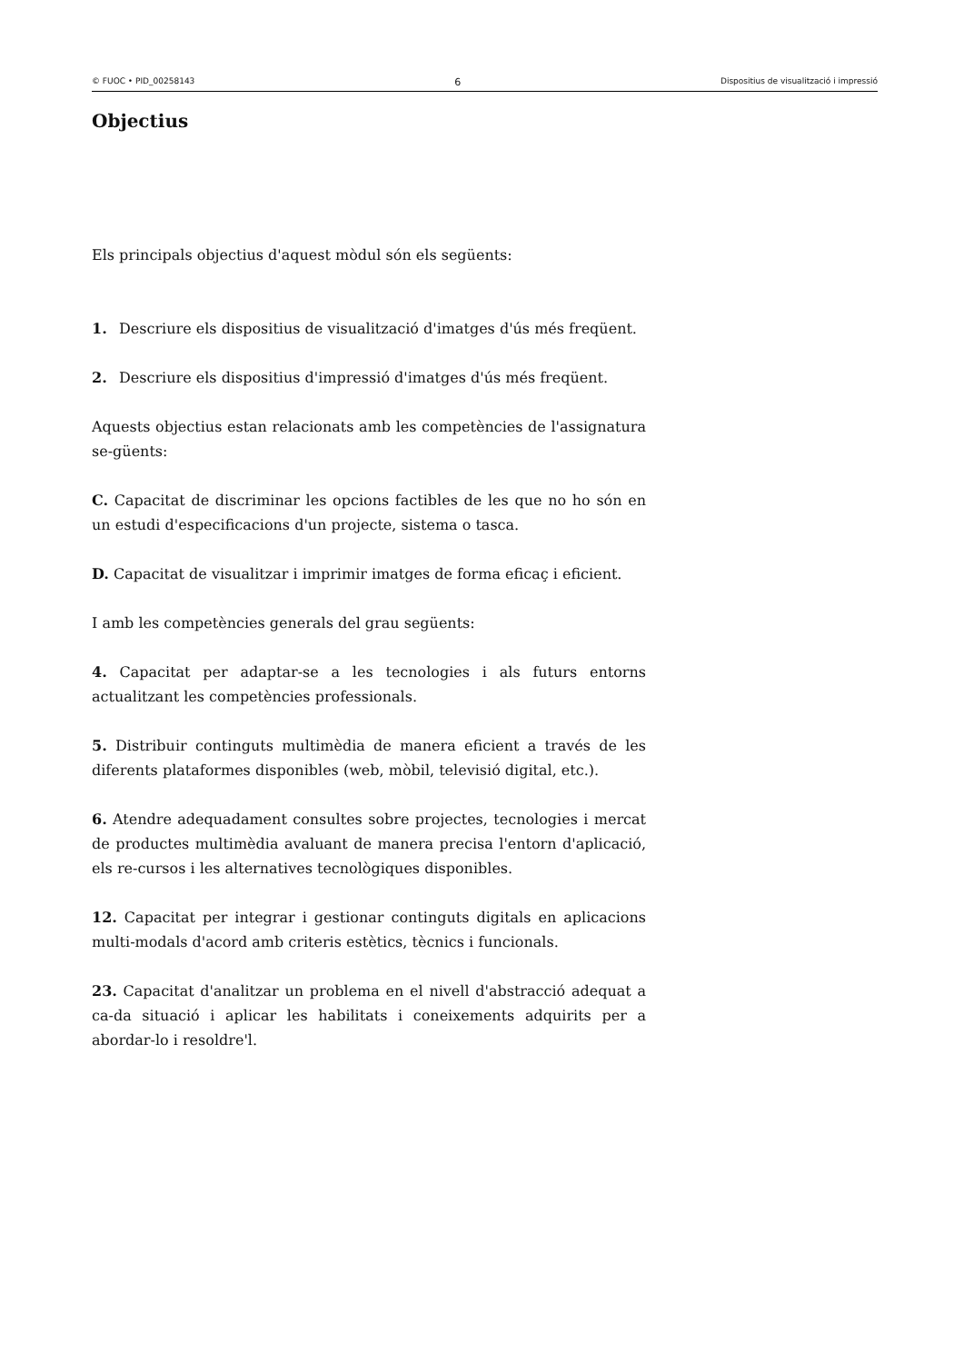© FUOC • PID_00258143 6 Dispositius de visualització i impressió
Objectius
Els principals objectius d'aquest mòdul són els següents:
1. Descriure els dispositius de visualització d'imatges d'ús més freqüent.
2. Descriure els dispositius d'impressió d'imatges d'ús més freqüent.
Aquests objectius estan relacionats amb les competències de l'assignatura se-güents:
C. Capacitat de discriminar les opcions factibles de les que no ho són en un estudi d'especificacions d'un projecte, sistema o tasca.
D. Capacitat de visualitzar i imprimir imatges de forma eficaç i eficient.
I amb les competències generals del grau següents:
4. Capacitat per adaptar-se a les tecnologies i als futurs entorns actualitzant les competències professionals.
5. Distribuir continguts multimèdia de manera eficient a través de les diferents plataformes disponibles (web, mòbil, televisió digital, etc.).
6. Atendre adequadament consultes sobre projectes, tecnologies i mercat de productes multimèdia avaluant de manera precisa l'entorn d'aplicació, els re-cursos i les alternatives tecnològiques disponibles.
12. Capacitat per integrar i gestionar continguts digitals en aplicacions multi-modals d'acord amb criteris estètics, tècnics i funcionals.
23. Capacitat d'analitzar un problema en el nivell d'abstracció adequat a ca-da situació i aplicar les habilitats i coneixements adquirits per a abordar-lo i resoldre'l.